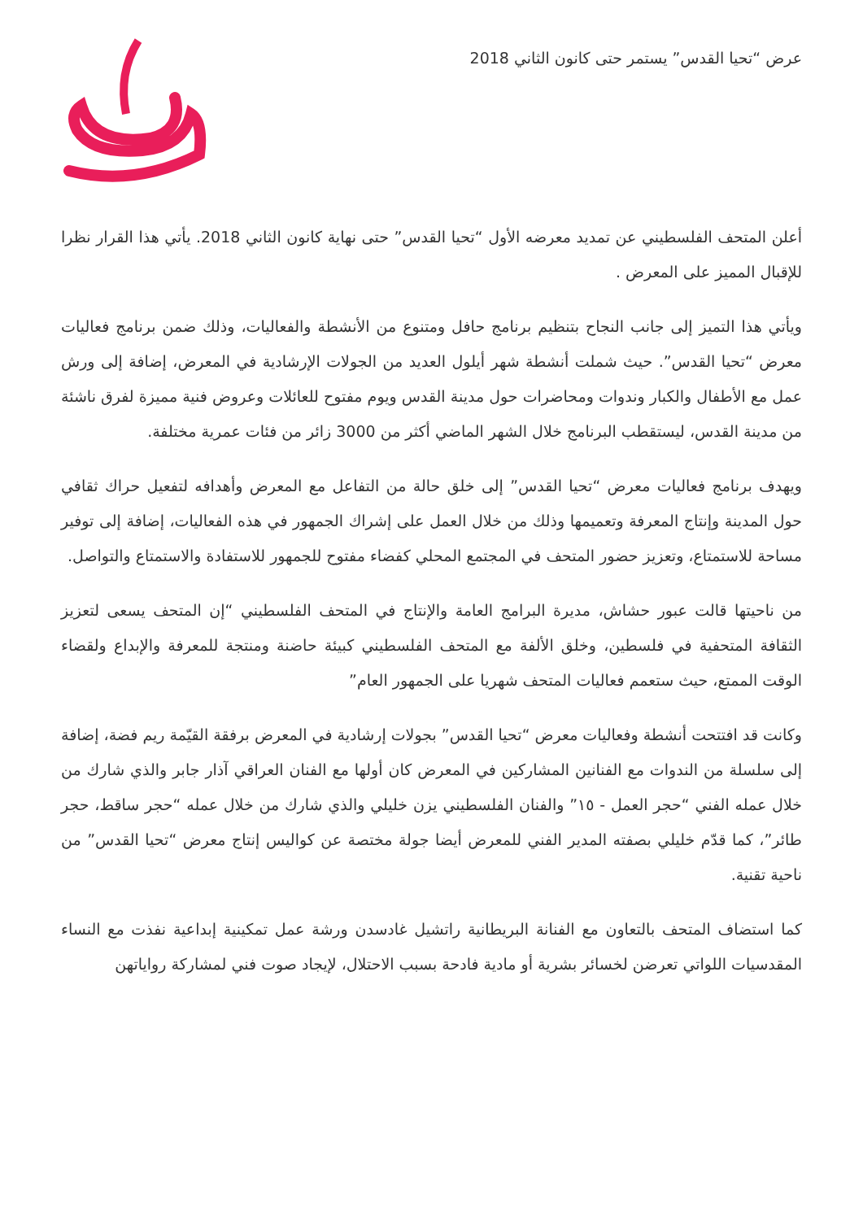عرض “تحيا القدس” يستمر حتى كانون الثاني 2018
أعلن المتحف الفلسطيني عن تمديد معرضه الأول “تحيا القدس” حتى نهاية كانون الثاني 2018. يأتي هذا القرار نظرا للإقبال المميز على المعرض .
ويأتي هذا التميز إلى جانب النجاح بتنظيم برنامج حافل ومتنوع من الأنشطة والفعاليات، وذلك ضمن برنامج فعاليات معرض “تحيا القدس”. حيث شملت أنشطة شهر أيلول العديد من الجولات الإرشادية في المعرض، إضافة إلى ورش عمل مع الأطفال والكبار وندوات ومحاضرات حول مدينة القدس ويوم مفتوح للعائلات وعروض فنية مميزة لفرق ناشئة من مدينة القدس، ليستقطب البرنامج خلال الشهر الماضي أكثر من 3000 زائر من فئات عمرية مختلفة.
ويهدف برنامج فعاليات معرض “تحيا القدس” إلى خلق حالة من التفاعل مع المعرض وأهدافه لتفعيل حراك ثقافي حول المدينة وإنتاج المعرفة وتعميمها وذلك من خلال العمل على إشراك الجمهور في هذه الفعاليات، إضافة إلى توفير مساحة للاستمتاع، وتعزيز حضور المتحف في المجتمع المحلي كفضاء مفتوح للجمهور للاستفادة والاستمتاع والتواصل.
من ناحيتها قالت عبور حشاش، مديرة البرامج العامة والإنتاج في المتحف الفلسطيني “إن المتحف يسعى لتعزيز الثقافة المتحفية في فلسطين، وخلق الألفة مع المتحف الفلسطيني كبيئة حاضنة ومنتجة للمعرفة والإبداع ولقضاء الوقت الممتع، حيث ستعمم فعاليات المتحف شهريا على الجمهور العام”
وكانت قد افتتحت أنشطة وفعاليات معرض “تحيا القدس” بجولات إرشادية في المعرض برفقة القيّمة ريم فضة، إضافة إلى سلسلة من الندوات مع الفنانين المشاركين في المعرض كان أولها مع الفنان العراقي آذار جابر والذي شارك من خلال عمله الفني “حجر العمل - ١٥” والفنان الفلسطيني يزن خليلي والذي شارك من خلال عمله “حجر ساقط، حجر طائر”، كما قدّم خليلي بصفته المدير الفني للمعرض أيضا جولة مختصة عن كواليس إنتاج معرض “تحيا القدس” من ناحية تقنية.
كما استضاف المتحف بالتعاون مع الفنانة البريطانية راتشيل غادسدن ورشة عمل تمكينية إبداعية نفذت مع النساء المقدسيات اللواتي تعرضن لخسائر بشرية أو مادية فادحة بسبب الاحتلال، لإيجاد صوت فني لمشاركة رواياتهن